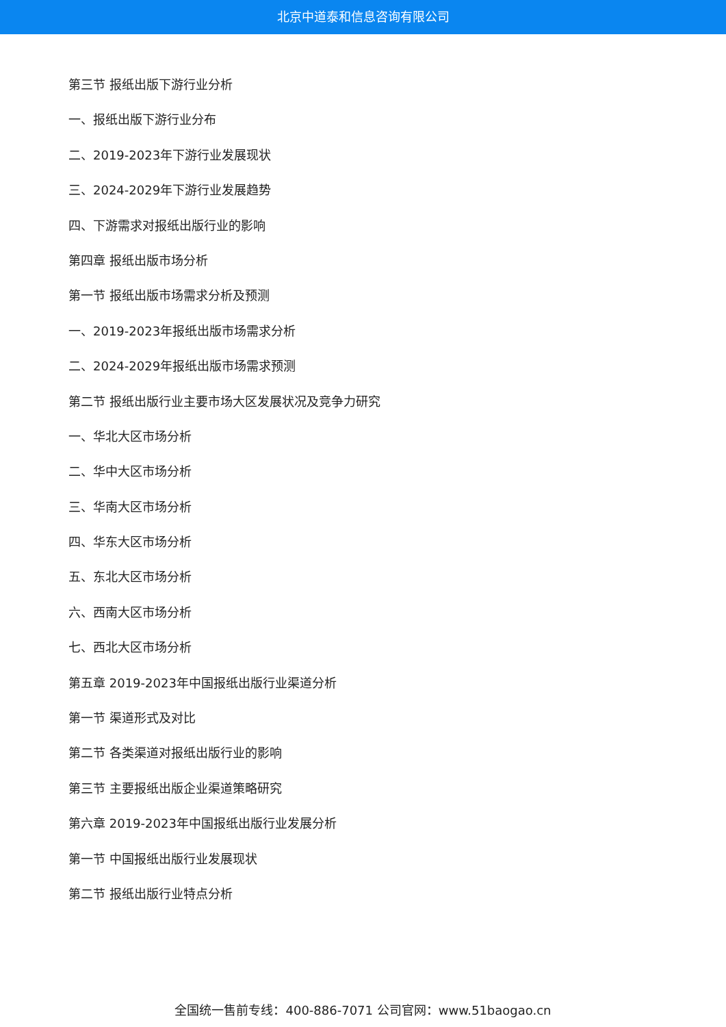北京中道泰和信息咨询有限公司
第三节 报纸出版下游行业分析
一、报纸出版下游行业分布
二、2019-2023年下游行业发展现状
三、2024-2029年下游行业发展趋势
四、下游需求对报纸出版行业的影响
第四章 报纸出版市场分析
第一节 报纸出版市场需求分析及预测
一、2019-2023年报纸出版市场需求分析
二、2024-2029年报纸出版市场需求预测
第二节 报纸出版行业主要市场大区发展状况及竞争力研究
一、华北大区市场分析
二、华中大区市场分析
三、华南大区市场分析
四、华东大区市场分析
五、东北大区市场分析
六、西南大区市场分析
七、西北大区市场分析
第五章 2019-2023年中国报纸出版行业渠道分析
第一节 渠道形式及对比
第二节 各类渠道对报纸出版行业的影响
第三节 主要报纸出版企业渠道策略研究
第六章 2019-2023年中国报纸出版行业发展分析
第一节 中国报纸出版行业发展现状
第二节 报纸出版行业特点分析
全国统一售前专线：400-886-7071 公司官网：www.51baogao.cn